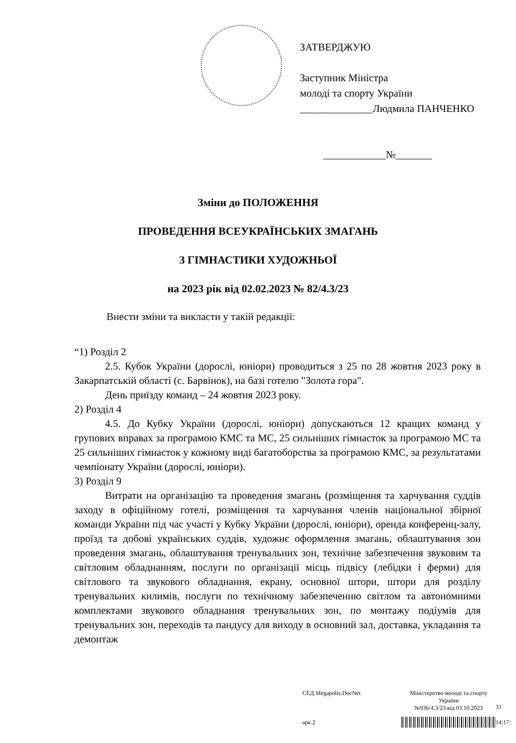ЗАТВЕРДЖУЮ
Заступник Міністра
молоді та спорту України
______________Людмила ПАНЧЕНКО
____________№_______
Зміни до ПОЛОЖЕННЯ
ПРОВЕДЕННЯ ВСЕУКРАЇНСЬКИХ ЗМАГАНЬ
З ГІМНАСТИКИ ХУДОЖНЬОЇ
на 2023 рік від 02.02.2023 № 82/4.3/23
Внести зміни та викласти у такій редакції:
“1) Розділ 2
2.5. Кубок України (дорослі, юніори) проводиться з 25 по 28 жовтня 2023 року в Закарпатській області (с. Барвінок), на базі готелю "Золота гора".
День приїзду команд – 24 жовтня 2023 року.
2) Розділ 4
4.5. До Кубку України (дорослі, юніори) допускаються 12 кращих команд у групових вправах за програмою КМС та МС, 25 сильніших гімнасток за програмою МС та 25 сильніших гімнасток у кожному виді багатоборства за програмою КМС, за результатами чемпіонату України (дорослі, юніори).
3) Розділ 9
Витрати на організацію та проведення змагань (розміщення та харчування суддів заходу в офіційному готелі, розміщення та харчування членів національної збірної команди України під час участі у Кубку України (дорослі, юніори), оренда конференц-залу, проїзд та добові українських суддів, художнє оформлення змагань, облаштування зон проведення змагань, облаштування тренувальних зон, технічне забезпечення звуковим та світловим обладнанням, послуги по організації місць підвісу (лебідки і ферми) для світлового та звукового обладнання, екрану, основної штори, штори для розділу тренувальних килимів, послуги по технічному забезпеченню світлом та автономними комплектами звукового обладнання тренувальних зон, по монтажу подіумів для тренувальних зон, переходів та пандусу для виходу в основний зал, доставка, укладання та демонтаж
СЕД Megapolis.DocNet
Міністерство молоді та спорту України
№936/4.3/23 від 03.10.2023
31
арк.2
14:17: